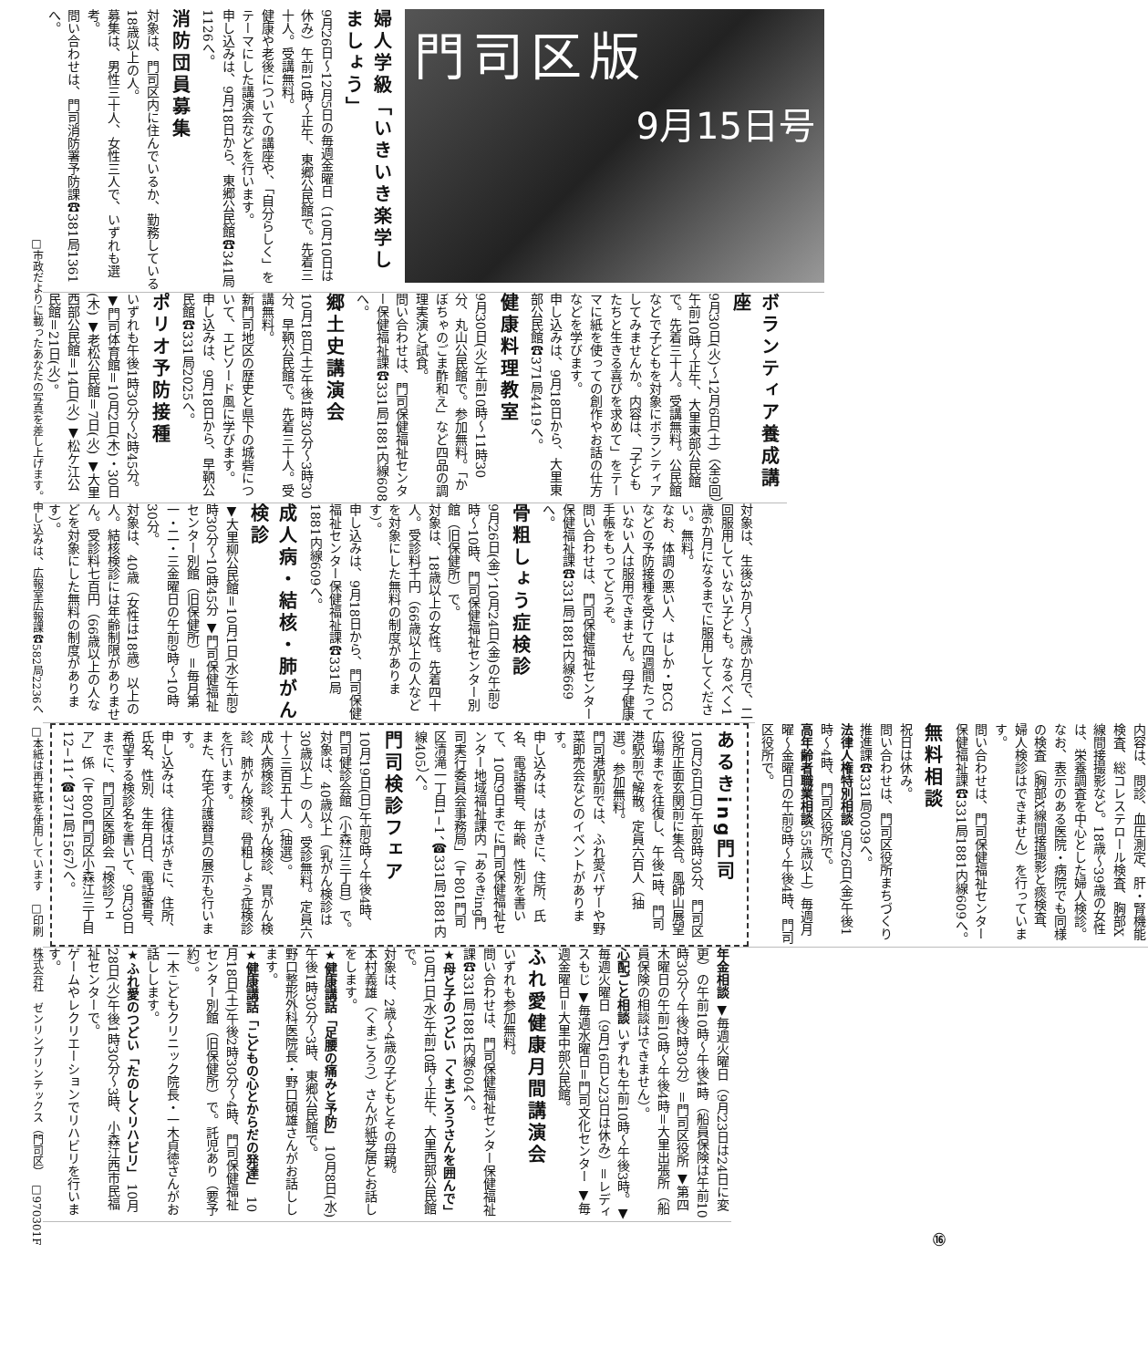門司区版
9月15日号
婦人学級「いきいき楽学しましょう」
9月26日〜12月5日の毎週金曜日（10月10日は休み）午前10時〜正午、東郷公民館で。先着三十人。受講無料。
健康や老後についての講座や、「自分らしく」をテーマにした講演会などを行います。
申し込みは、9月18日から、東郷公民館☎341局1126へ。
消防団員募集
対象は、門司区内に住んでいるか、勤務している18歳以上の人。
募集は、男性三十人、女性三人で、いずれも選考。
問い合わせは、門司消防署予防課☎381局1361へ。
ボランティア養成講座
9月30日(火)〜12月6日(土)（全9回）午前10時〜正午、大里東部公民館で。先着三十人。受講無料。公民館などで子どもを対象にボランティアしてみませんか。内容は、「子どもたちと生きる喜びを求めて」をテーマに紙を使っての創作やお話の仕方などを学びます。
申し込みは、9月18日から、大里東部公民館☎371局4419へ。
健康料理教室
9月30日(火)午前10時〜11時30分、丸山公民館で。参加無料。「かぼちゃのごま酢和え」など四品の調理実演と試食。
問い合わせは、門司保健福祉センター保健福祉課☎331局1881内線608へ。
郷土史講演会
10月18日(土)午後1時30分〜3時30分、早鞆公民館で。先着三十人。受講無料。
新門司地区の歴史と県下の城砦について、エピソード風に学びます。
申し込みは、9月18日から、早鞆公民館☎331局2025へ。
ポリオ予防接種
いずれも午後1時30分〜2時45分。▼門司体育館＝10月2日(木)・30日(木) ▼老松公民館＝7日(火) ▼大里西部公民館＝14日(火) ▼松ケ江公民館＝21日(火)。
対象は、生後3か月〜7歳5か月で、二回服用していない子ども。なるべく1歳6か月になるまでに服用してください。無料。
なお、体調の悪い人、はしか・BCGなどの予防接種を受けて四週間たっていない人は服用できません。母子健康手帳をもってどうぞ。
問い合わせは、門司保健福祉センター保健福祉課☎331局1881内線669へ。
骨粗しょう症検診
9月26日(金)、10月24日(金)の午前9時〜10時、門司保健福祉センター別館（旧保健所）で。
対象は、18歳以上の女性。先着四十人。受診料千円（66歳以上の人などを対象にした無料の制度があります）。
申し込みは、9月18日から、門司保健福祉センター保健福祉課☎331局1881内線609へ。
成人病・結核・肺がん検診
▼大里柳公民館＝10月1日(水)午前9時30分〜10時45分 ▼門司保健福祉センター別館（旧保健所）＝毎月第一・二・三金曜日の午前9時〜10時30分。
対象は、40歳（女性は18歳）以上の人。結核検診には年齢制限がありません。受診料七百円（66歳以上の人などを対象にした無料の制度があります）。
内容は、問診、血圧測定、肝・腎機能検査、総コレステロール検査、胸部X線間接撮影など。18歳〜39歳の女性は、栄養調査を中心とした婦人検診。
なお、表示のある医院・病院でも同様の検査（胸部X線間接撮影と痰検査、婦人検診はできません）を行っています。
問い合わせは、門司保健福祉センター保健福祉課☎331局1881内線609へ。
無料相談
祝日は休み。
問い合わせは、門司区役所まちづくり推進課☎331局0039へ。
法律人権特別相談
9月26日(金)午後1時〜4時、門司区役所で。
高年齢者職業相談
（55歳以上）毎週月曜〜金曜日の午前9時〜午後4時、門司区役所で。
あるきing門司
10月26日(日)午前8時30分、門司区役所正面玄関前に集合。風師山展望広場までを往復し、午後1時、門司港駅前で解散。定員六百人（抽選）。参加無料。
門司港駅前では、ふれ愛バザーや野菜即売会などのイベントがあります。
申し込みは、はがきに、住所、氏名、電話番号、年齢、性別を書いて、10月9日までに門司保健福祉センター地域福祉課内「あるきing門司実行委員会事務局」（〒801門司区清滝一丁目1−1、☎331局1881内線405）へ。
門司検診フェア
10月19日(日)午前9時〜午後4時、門司健診会館（小森江三丁目）で。
対象は、40歳以上（乳がん検診は30歳以上）の人。受診無料。定員六十〜三百五十人（抽選）。
成人病検診、乳がん検診、胃がん検診、肺がん検診、骨粗しょう症検診を行います。
また、在宅介護器具の展示も行います。
申し込みは、往復はがきに、住所、氏名、性別、生年月日、電話番号、希望する検診名を書いて、9月30日までに、門司区医師会「検診フェア」係（〒800門司区小森江三丁目12−11、☎371局1567）へ。
年金相談
▼毎週火曜日（9月23日は24日に変更）の午前10時〜午後4時（船員保険は午前10時30分〜午後2時30分）＝門司区役所 ▼第四木曜日の午前10時〜午後4時＝大里出張所（船員保険の相談はできません）。
心配ごと相談
いずれも午前10時〜午後3時。▼毎週火曜日（9月16日と23日は休み）＝レディスもじ ▼毎週水曜日＝門司文化センター ▼毎週金曜日＝大里中部公民館。
ふれ愛健康月間講演会
いずれも参加無料。
問い合わせは、門司保健福祉センター保健福祉課☎331局1881内線604へ。
★母と子のつどい「くまごろうさんを囲んで」
10月1日(水)午前10時〜正午、大里西部公民館で。
対象は、2歳〜4歳の子どもとその母親。
本村義雄（くまごろう）さんが紙芝居とお話しをします。
★健康講話「足腰の痛みと予防」
10月8日(水)午後1時30分〜3時、東郷公民館で。
野口整形外科医院長・野口碩雄さんがお話しします。
★健康講話「こどもの心とからだの発達」
10月18日(土)午後2時30分〜4時、門司保健福祉センター別館（旧保健所）で。託児あり（要予約）。
一木こどもクリニック院長・一木貞徳さんがお話しします。
★ふれ愛のつどい「たのしくリハビリ」
10月28日(火)午後1時30分〜3時、小森江西市民福祉センターで。
ゲームやレクリエーションでリハビリを行います。
⑯
□市政だよりに載ったあなたの写真を差し上げます。申し込みは、広報室広報課☎582局2236へ　□本紙は再生紙を使用しています　□印刷　株式会社　ゼンリンプリンテックス（門司区）　□970301F